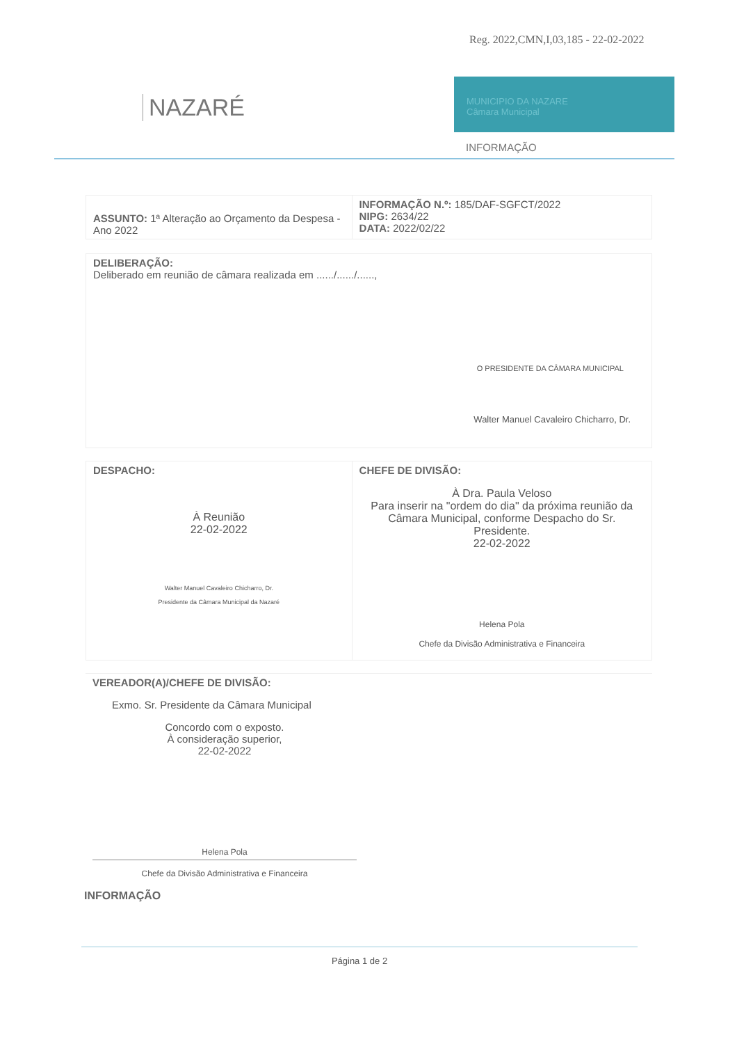Reg. 2022,CMN,I,03,185 - 22-02-2022
NAZARÉ
MUNICIPIO DA NAZARE
Câmara Municipal
INFORMAÇÃO
| ASSUNTO: 1ª Alteração ao Orçamento da Despesa - Ano 2022 | INFORMAÇÃO N.º: 185/DAF-SGFCT/2022 NIPG: 2634/22 DATA: 2022/02/22 |
| DELIBERAÇÃO: Deliberado em reunião de câmara realizada em ....../....../......, O PRESIDENTE DA CÂMARA MUNICIPAL Walter Manuel Cavaleiro Chicharro, Dr. |
| DESPACHO: À Reunião 22-02-2022 Walter Manuel Cavaleiro Chicharro, Dr. Presidente da Câmara Municipal da Nazaré | CHEFE DE DIVISÃO: À Dra. Paula Veloso Para inserir na "ordem do dia" da próxima reunião da Câmara Municipal, conforme Despacho do Sr. Presidente. 22-02-2022 Helena Pola Chefe da Divisão Administrativa e Financeira |
VEREADOR(A)/CHEFE DE DIVISÃO:
Exmo. Sr. Presidente da Câmara Municipal
Concordo com o exposto.
À consideração superior,
22-02-2022
Helena Pola
Chefe da Divisão Administrativa e Financeira
INFORMAÇÃO
Página 1 de 2